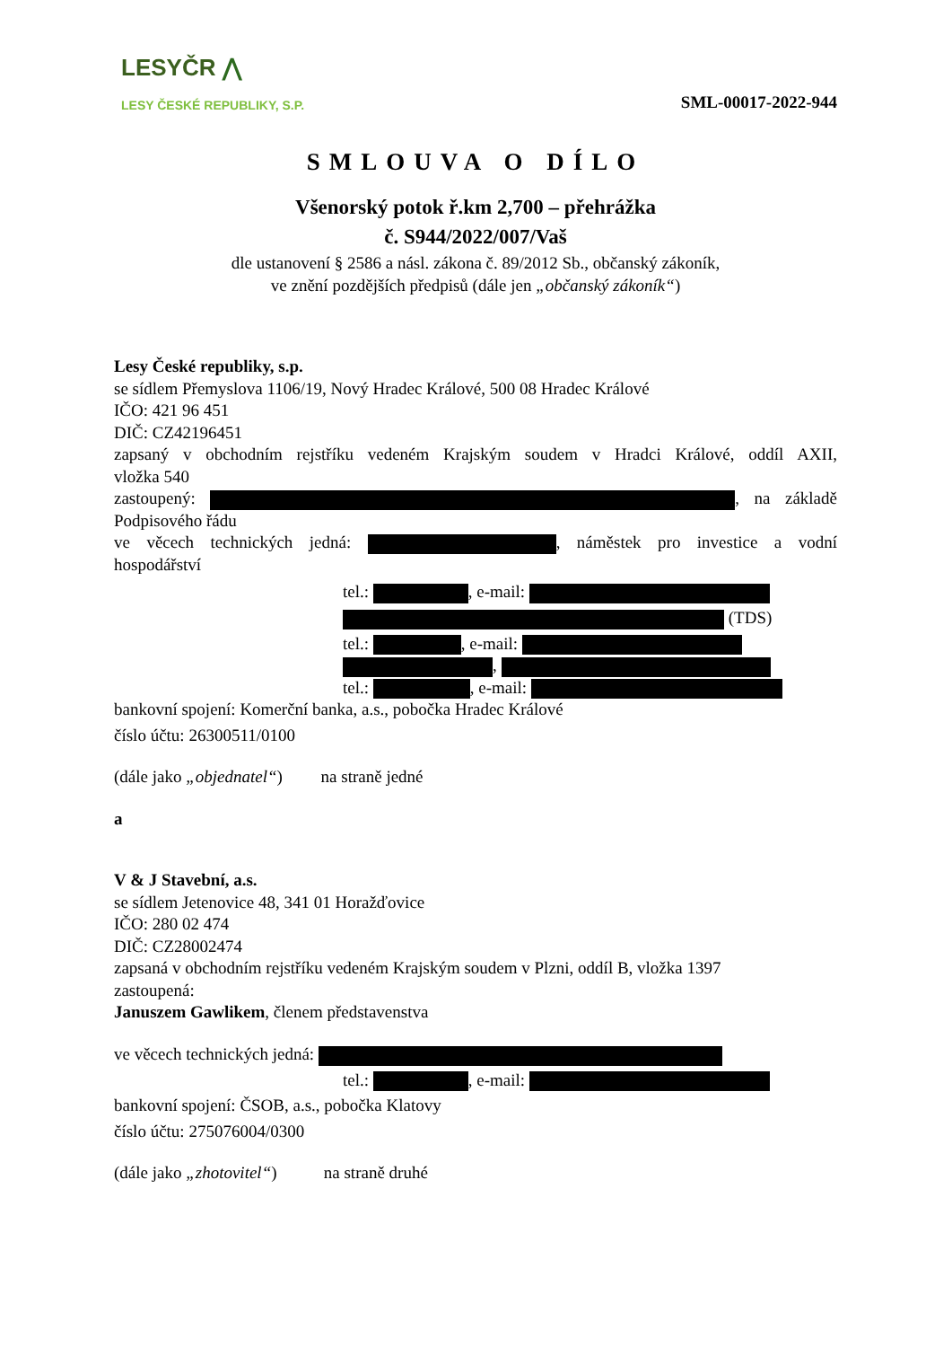LESYČR ⋀
LESY ČESKÉ REPUBLIKY, S.P.
SML-00017-2022-944
SMLOUVA O DÍLO
Všenorský potok ř.km 2,700 – přehrážka
č. S944/2022/007/Vaš
dle ustanovení § 2586 a násl. zákona č. 89/2012 Sb., občanský zákoník,
ve znění pozdějších předpisů (dále jen „občanský zákoník“)
Lesy České republiky, s.p.
se sídlem Přemyslova 1106/19, Nový Hradec Králové, 500 08 Hradec Králové
IČO: 421 96 451
DIČ: CZ42196451
zapsaný v obchodním rejstříku vedeném Krajským soudem v Hradci Králové, oddíl AXII,
vložka 540
zastoupený: , na základě
Podpisového řádu
ve věcech technických jedná: , náměstek pro investice a vodní
hospodářství
tel.: , e-mail:
(TDS)
tel.: , e-mail:
,
tel.: , e-mail:
bankovní spojení: Komerční banka, a.s., pobočka Hradec Králové
číslo účtu: 26300511/0100
(dále jako „objednatel“) na straně jedné
a
V & J Stavební, a.s.
se sídlem Jetenovice 48, 341 01 Horažďovice
IČO: 280 02 474
DIČ: CZ28002474
zapsaná v obchodním rejstříku vedeném Krajským soudem v Plzni, oddíl B, vložka 1397
zastoupená:
Januszem Gawlikem, členem představenstva
ve věcech technických jedná:
tel.: , e-mail:
bankovní spojení: ČSOB, a.s., pobočka Klatovy
číslo účtu: 275076004/0300
(dále jako „zhotovitel“) na straně druhé